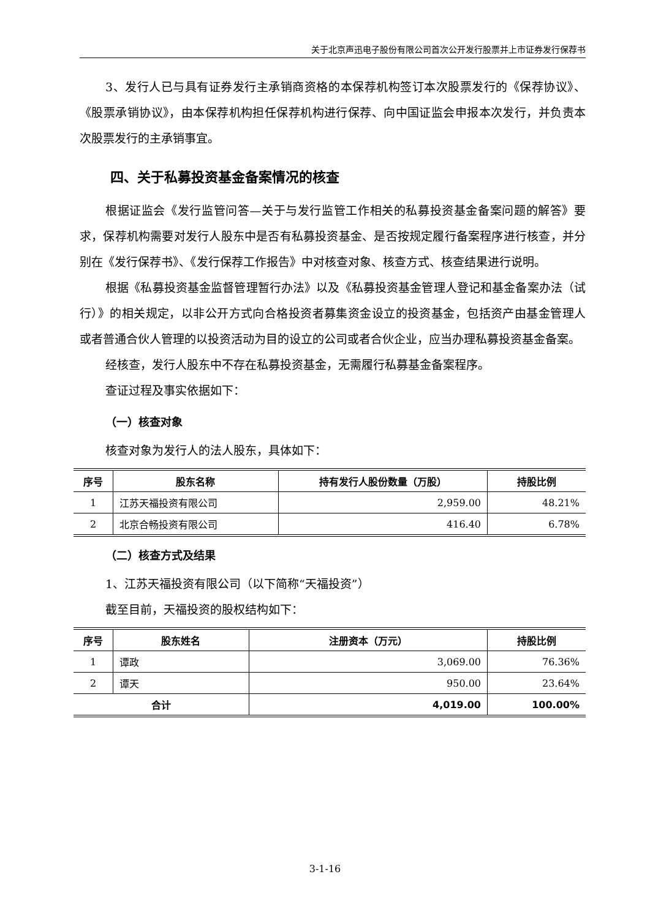关于北京声迅电子股份有限公司首次公开发行股票并上市证券发行保荐书
3、发行人已与具有证券发行主承销商资格的本保荐机构签订本次股票发行的《保荐协议》、《股票承销协议》，由本保荐机构担任保荐机构进行保荐、向中国证监会申报本次发行，并负责本次股票发行的主承销事宜。
四、关于私募投资基金备案情况的核查
根据证监会《发行监管问答—关于与发行监管工作相关的私募投资基金备案问题的解答》要求，保荐机构需要对发行人股东中是否有私募投资基金、是否按规定履行备案程序进行核查，并分别在《发行保荐书》、《发行保荐工作报告》中对核查对象、核查方式、核查结果进行说明。
根据《私募投资基金监督管理暂行办法》以及《私募投资基金管理人登记和基金备案办法（试行）》的相关规定，以非公开方式向合格投资者募集资金设立的投资基金，包括资产由基金管理人或者普通合伙人管理的以投资活动为目的设立的公司或者合伙企业，应当办理私募投资基金备案。
经核查，发行人股东中不存在私募投资基金，无需履行私募基金备案程序。
查证过程及事实依据如下：
（一）核查对象
核查对象为发行人的法人股东，具体如下：
| 序号 | 股东名称 | 持有发行人股份数量（万股） | 持股比例 |
| --- | --- | --- | --- |
| 1 | 江苏天福投资有限公司 | 2,959.00 | 48.21% |
| 2 | 北京合畅投资有限公司 | 416.40 | 6.78% |
（二）核查方式及结果
1、江苏天福投资有限公司（以下简称“天福投资”）
截至目前，天福投资的股权结构如下：
| 序号 | 股东姓名 | 注册资本（万元） | 持股比例 |
| --- | --- | --- | --- |
| 1 | 谭政 | 3,069.00 | 76.36% |
| 2 | 谭天 | 950.00 | 23.64% |
| 合计 | | 4,019.00 | 100.00% |
3-1-16